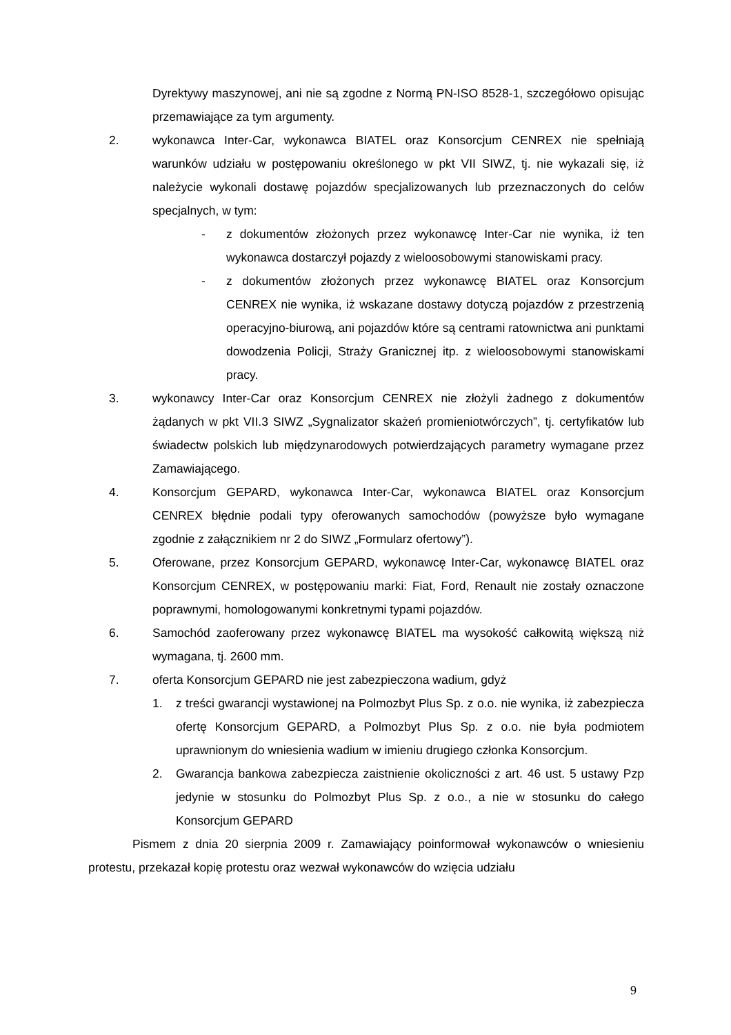Dyrektywy maszynowej, ani nie są zgodne z Normą PN-ISO 8528-1, szczegółowo opisując przemawiające za tym argumenty.
2. wykonawca Inter-Car, wykonawca BIATEL oraz Konsorcjum CENREX nie spełniają warunków udziału w postępowaniu określonego w pkt VII SIWZ, tj. nie wykazali się, iż należycie wykonali dostawę pojazdów specjalizowanych lub przeznaczonych do celów specjalnych, w tym:
- z dokumentów złożonych przez wykonawcę Inter-Car nie wynika, iż ten wykonawca dostarczył pojazdy z wieloosobowymi stanowiskami pracy.
- z dokumentów złożonych przez wykonawcę BIATEL oraz Konsorcjum CENREX nie wynika, iż wskazane dostawy dotyczą pojazdów z przestrzenią operacyjno-biurową, ani pojazdów które są centrami ratownictwa ani punktami dowodzenia Policji, Straży Granicznej itp. z wieloosobowymi stanowiskami pracy.
3. wykonawcy Inter-Car oraz Konsorcjum CENREX nie złożyli żadnego z dokumentów żądanych w pkt VII.3 SIWZ „Sygnalizator skażeń promieniotwórczych”, tj. certyfikatów lub świadectw polskich lub międzynarodowych potwierdzających parametry wymagane przez Zamawiającego.
4. Konsorcjum GEPARD, wykonawca Inter-Car, wykonawca BIATEL oraz Konsorcjum CENREX błędnie podali typy oferowanych samochodów (powyższe było wymagane zgodnie z załącznikiem nr 2 do SIWZ „Formularz ofertowy”).
5. Oferowane, przez Konsorcjum GEPARD, wykonawcę Inter-Car, wykonawcę BIATEL oraz Konsorcjum CENREX, w postępowaniu marki: Fiat, Ford, Renault nie zostały oznaczone poprawnymi, homologowanymi konkretnymi typami pojazdów.
6. Samochód zaoferowany przez wykonawcę BIATEL ma wysokość całkowitą większą niż wymagana, tj. 2600 mm.
7. oferta Konsorcjum GEPARD nie jest zabezpieczona wadium, gdyż
1. z treści gwarancji wystawionej na Polmozbyt Plus Sp. z o.o. nie wynika, iż zabezpiecza ofertę Konsorcjum GEPARD, a Polmozbyt Plus Sp. z o.o. nie była podmiotem uprawnionym do wniesienia wadium w imieniu drugiego członka Konsorcjum.
2. Gwarancja bankowa zabezpiecza zaistnienie okoliczności z art. 46 ust. 5 ustawy Pzp jedynie w stosunku do Polmozbyt Plus Sp. z o.o., a nie w stosunku do całego Konsorcjum GEPARD
Pismem z dnia 20 sierpnia 2009 r. Zamawiający poinformował wykonawców o wniesieniu protestu, przekazał kopię protestu oraz wezwał wykonawców do wzięcia udziału
9